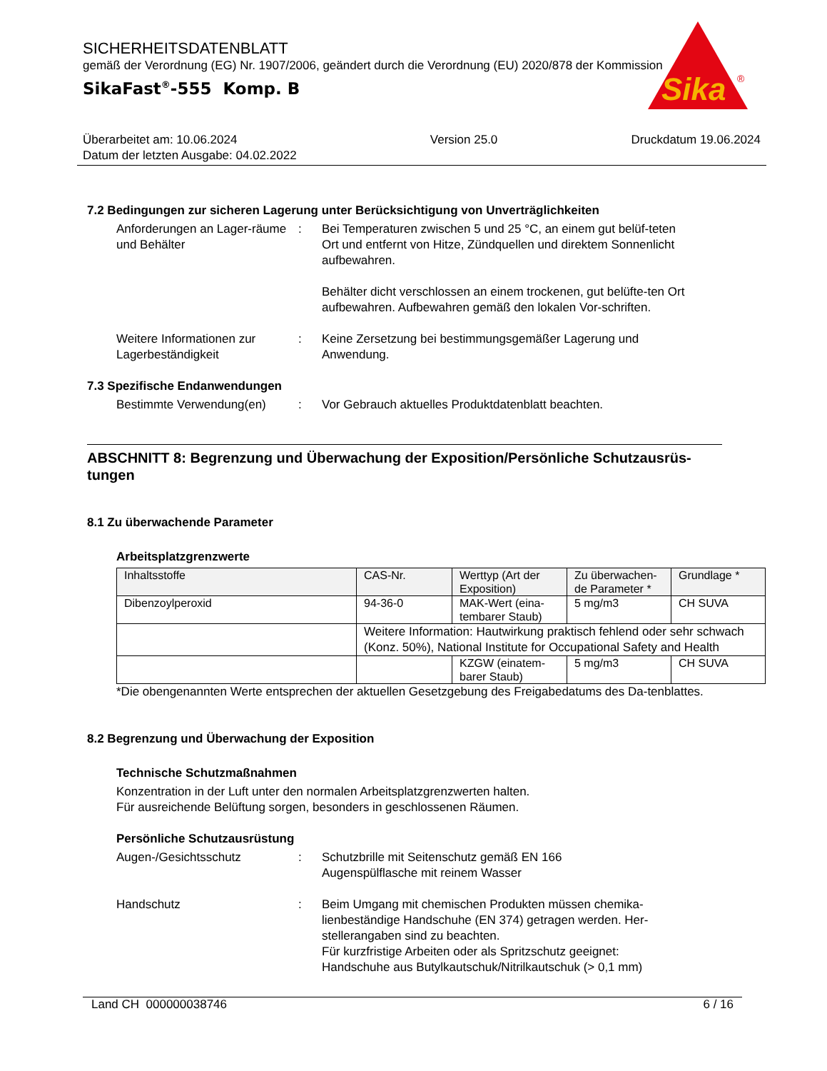SICHERHEITSDATENBLATT
gemäß der Verordnung (EG) Nr. 1907/2006, geändert durch die Verordnung (EU) 2020/878 der Kommission
SikaFast<sup>®</sup>-555 Komp. B
Sika
®
Überarbeitet am: 10.06.2024
Datum der letzten Ausgabe: 04.02.2022
Version 25.0 Druckdatum 19.06.2024
7.2 Bedingungen zur sicheren Lagerung unter Berücksichtigung von Unverträglichkeiten
Anforderungen an Lager-räume und Behälter
: Bei Temperaturen zwischen 5 und 25 °C, an einem gut belüf-teten Ort und entfernt von Hitze, Zündquellen und direktem Sonnenlicht aufbewahren.
Behälter dicht verschlossen an einem trockenen, gut belüfte-ten Ort aufbewahren. Aufbewahren gemäß den lokalen Vor-schriften.
Weitere Informationen zur Lagerbeständigkeit
: Keine Zersetzung bei bestimmungsgemäßer Lagerung und Anwendung.
7.3 Spezifische Endanwendungen
Bestimmte Verwendung(en) : Vor Gebrauch aktuelles Produktdatenblatt beachten.
ABSCHNITT 8: Begrenzung und Überwachung der Exposition/Persönliche Schutzausrüs-tungen
8.1 Zu überwachende Parameter
Arbeitsplatzgrenzwerte
| Inhaltsstoffe | CAS-Nr. | Werttyp (Art der Exposition) | Zu überwachen-de Parameter * | Grundlage * |
| --- | --- | --- | --- | --- |
| Dibenzoylperoxid | 94-36-0 | MAK-Wert (eina-tembarer Staub) | 5 mg/m3 | CH SUVA |
| | Weitere Information: Hautwirkung praktisch fehlend oder sehr schwach (Konz. 50%), National Institute for Occupational Safety and Health | | | |
| | | KZGW (einatem-barer Staub) | 5 mg/m3 | CH SUVA |
*Die obengenannten Werte entsprechen der aktuellen Gesetzgebung des Freigabedatums des Da-tenblattes.
8.2 Begrenzung und Überwachung der Exposition
Technische Schutzmaßnahmen
Konzentration in der Luft unter den normalen Arbeitsplatzgrenzwerten halten.
Für ausreichende Belüftung sorgen, besonders in geschlossenen Räumen.
Persönliche Schutzausrüstung
Augen-/Gesichtsschutz : Schutzbrille mit Seitenschutz gemäß EN 166
Augenspülflasche mit reinem Wasser
Handschutz : Beim Umgang mit chemischen Produkten müssen chemika-lienbeständige Handschuhe (EN 374) getragen werden. Her-stellerangaben sind zu beachten.
Für kurzfristige Arbeiten oder als Spritzschutz geeignet:
Handschuhe aus Butylkautschuk/Nitrilkautschuk (> 0,1 mm)
Land CH 000000038746 6 / 16